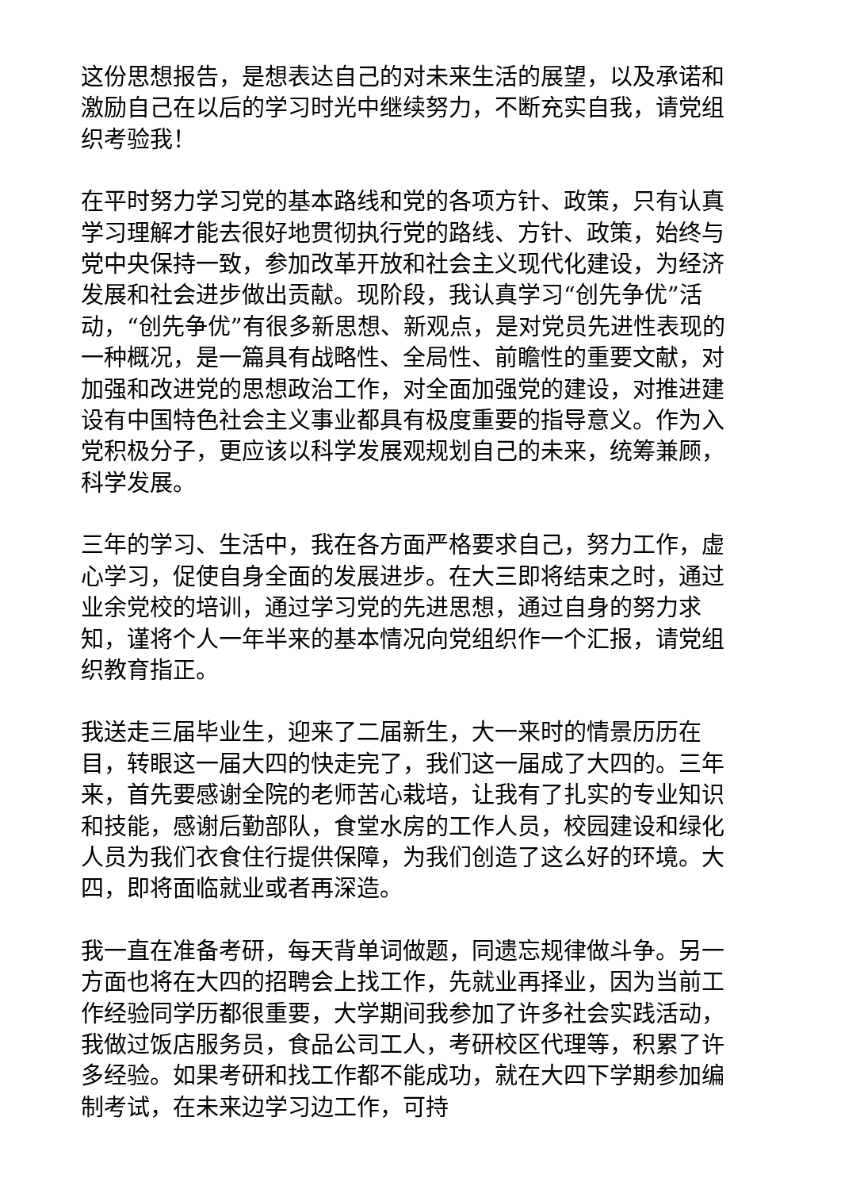这份思想报告，是想表达自己的对未来生活的展望，以及承诺和激励自己在以后的学习时光中继续努力，不断充实自我，请党组织考验我！
在平时努力学习党的基本路线和党的各项方针、政策，只有认真学习理解才能去很好地贯彻执行党的路线、方针、政策，始终与党中央保持一致，参加改革开放和社会主义现代化建设，为经济发展和社会进步做出贡献。现阶段，我认真学习“创先争优”活动，“创先争优”有很多新思想、新观点，是对党员先进性表现的一种概况，是一篇具有战略性、全局性、前瞻性的重要文献，对加强和改进党的思想政治工作，对全面加强党的建设，对推进建设有中国特色社会主义事业都具有极度重要的指导意义。作为入党积极分子，更应该以科学发展观规划自己的未来，统筹兼顾，科学发展。
三年的学习、生活中，我在各方面严格要求自己，努力工作，虚心学习，促使自身全面的发展进步。在大三即将结束之时，通过业余党校的培训，通过学习党的先进思想，通过自身的努力求知，谨将个人一年半来的基本情况向党组织作一个汇报，请党组织教育指正。
我送走三届毕业生，迎来了二届新生，大一来时的情景历历在目，转眼这一届大四的快走完了，我们这一届成了大四的。三年来，首先要感谢全院的老师苦心栽培，让我有了扎实的专业知识和技能，感谢后勤部队，食堂水房的工作人员，校园建设和绿化人员为我们衣食住行提供保障，为我们创造了这么好的环境。大四，即将面临就业或者再深造。
我一直在准备考研，每天背单词做题，同遗忘规律做斗争。另一方面也将在大四的招聘会上找工作，先就业再择业，因为当前工作经验同学历都很重要，大学期间我参加了许多社会实践活动，我做过饭店服务员，食品公司工人，考研校区代理等，积累了许多经验。如果考研和找工作都不能成功，就在大四下学期参加编制考试，在未来边学习边工作，可持